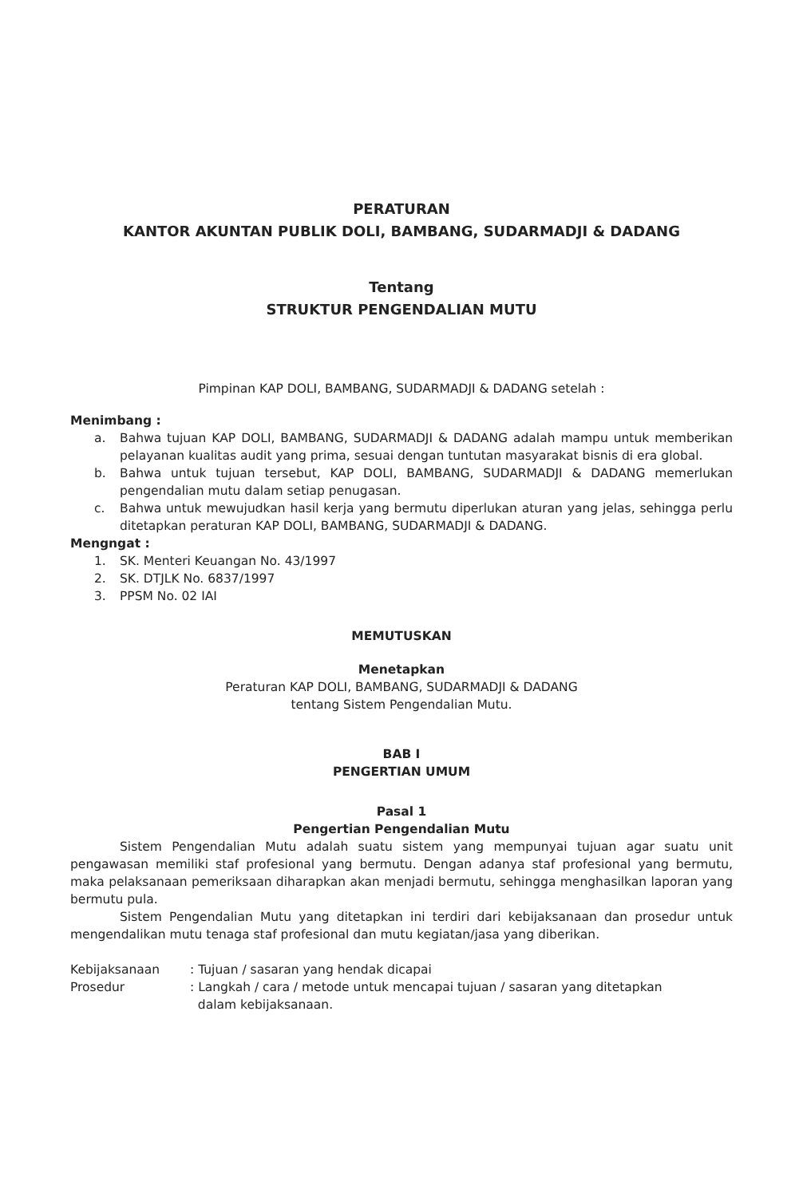PERATURAN
KANTOR AKUNTAN PUBLIK DOLI, BAMBANG, SUDARMADJI & DADANG
Tentang
STRUKTUR PENGENDALIAN MUTU
Pimpinan KAP DOLI, BAMBANG, SUDARMADJI & DADANG setelah :
Menimbang :
a. Bahwa tujuan KAP DOLI, BAMBANG, SUDARMADJI & DADANG adalah mampu untuk memberikan pelayanan kualitas audit yang prima, sesuai dengan tuntutan masyarakat bisnis di era global.
b. Bahwa untuk tujuan tersebut, KAP DOLI, BAMBANG, SUDARMADJI & DADANG memerlukan pengendalian mutu dalam setiap penugasan.
c. Bahwa untuk mewujudkan hasil kerja yang bermutu diperlukan aturan yang jelas, sehingga perlu ditetapkan peraturan KAP DOLI, BAMBANG, SUDARMADJI & DADANG.
Mengngat :
1. SK. Menteri Keuangan No. 43/1997
2. SK. DTJLK No. 6837/1997
3. PPSM No. 02 IAI
MEMUTUSKAN
Menetapkan
Peraturan KAP DOLI, BAMBANG, SUDARMADJI & DADANG
tentang Sistem Pengendalian Mutu.
BAB I
PENGERTIAN UMUM
Pasal 1
Pengertian Pengendalian Mutu
Sistem Pengendalian Mutu adalah suatu sistem yang mempunyai tujuan agar suatu unit pengawasan memiliki staf profesional yang bermutu. Dengan adanya staf profesional yang bermutu, maka pelaksanaan pemeriksaan diharapkan akan menjadi bermutu, sehingga menghasilkan laporan yang bermutu pula.
Sistem Pengendalian Mutu yang ditetapkan ini terdiri dari kebijaksanaan dan prosedur untuk mengendalikan mutu tenaga staf profesional dan mutu kegiatan/jasa yang diberikan.
| Kebijaksanaan | : Tujuan / sasaran yang hendak dicapai |
| Prosedur | : Langkah / cara / metode untuk mencapai tujuan / sasaran yang ditetapkan dalam kebijaksanaan. |